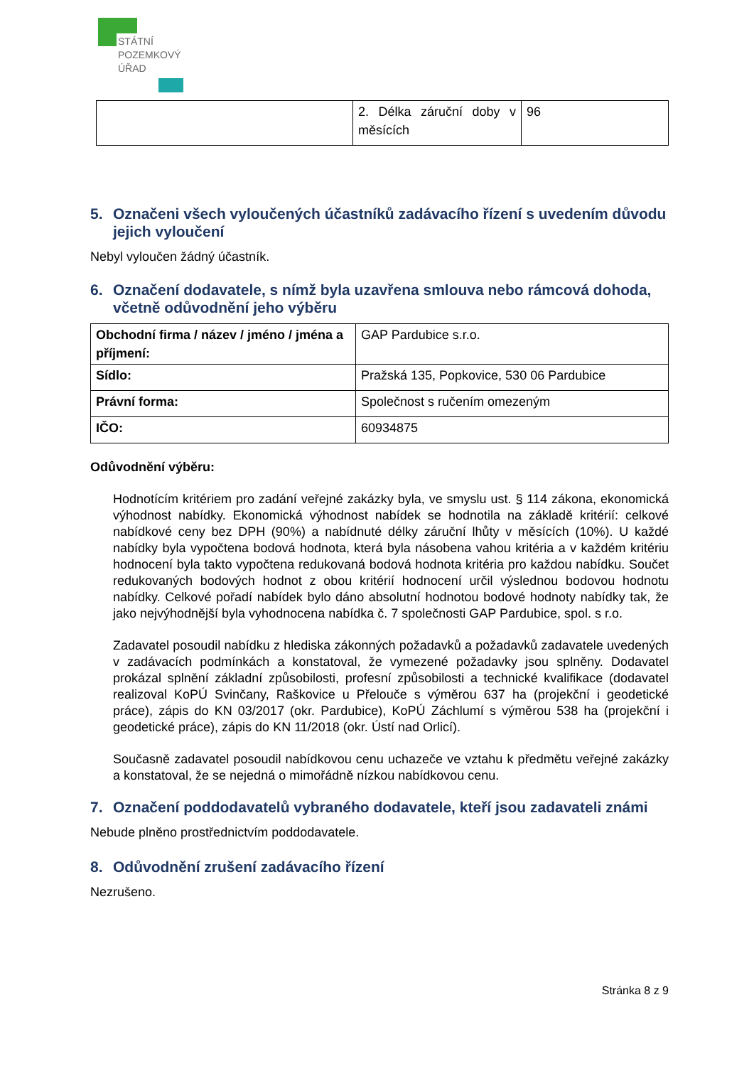STÁTNÍ
POZEMKOVÝ
ÚŘAD
| | 2. Délka záruční doby v měsících | 96 |
5. Označeni všech vyloučených účastníků zadávacího řízení s uvedením důvodu jejich vyloučení
Nebyl vyloučen žádný účastník.
6. Označení dodavatele, s nímž byla uzavřena smlouva nebo rámcová dohoda, včetně odůvodnění jeho výběru
| Obchodní firma / název / jméno / jména a příjmení: | GAP Pardubice s.r.o. |
| Sídlo: | Pražská 135, Popkovice, 530 06 Pardubice |
| Právní forma: | Společnost s ručením omezeným |
| IČO: | 60934875 |
Odůvodnění výběru:
Hodnotícím kritériem pro zadání veřejné zakázky byla, ve smyslu ust. § 114 zákona, ekonomická výhodnost nabídky. Ekonomická výhodnost nabídek se hodnotila na základě kritérií: celkové nabídkové ceny bez DPH (90%) a nabídnuté délky záruční lhůty v měsících (10%). U každé nabídky byla vypočtena bodová hodnota, která byla násobena vahou kritéria a v každém kritériu hodnocení byla takto vypočtena redukovaná bodová hodnota kritéria pro každou nabídku. Součet redukovaných bodových hodnot z obou kritérií hodnocení určil výslednou bodovou hodnotu nabídky. Celkové pořadí nabídek bylo dáno absolutní hodnotou bodové hodnoty nabídky tak, že jako nejvýhodnější byla vyhodnocena nabídka č. 7 společnosti GAP Pardubice, spol. s r.o.
Zadavatel posoudil nabídku z hlediska zákonných požadavků a požadavků zadavatele uvedených v zadávacích podmínkách a konstatoval, že vymezené požadavky jsou splněny. Dodavatel prokázal splnění základní způsobilosti, profesní způsobilosti a technické kvalifikace (dodavatel realizoval KoPÚ Svinčany, Raškovice u Přelouče s výměrou 637 ha (projekční i geodetické práce), zápis do KN 03/2017 (okr. Pardubice), KoPÚ Záchlumí s výměrou 538 ha (projekční i geodetické práce), zápis do KN 11/2018 (okr. Ústí nad Orlicí).
Současně zadavatel posoudil nabídkovou cenu uchazeče ve vztahu k předmětu veřejné zakázky a konstatoval, že se nejedná o mimořádně nízkou nabídkovou cenu.
7. Označení poddodavatelů vybraného dodavatele, kteří jsou zadavateli známi
Nebude plněno prostřednictvím poddodavatele.
8. Odůvodnění zrušení zadávacího řízení
Nezrušeno.
Stránka 8 z 9